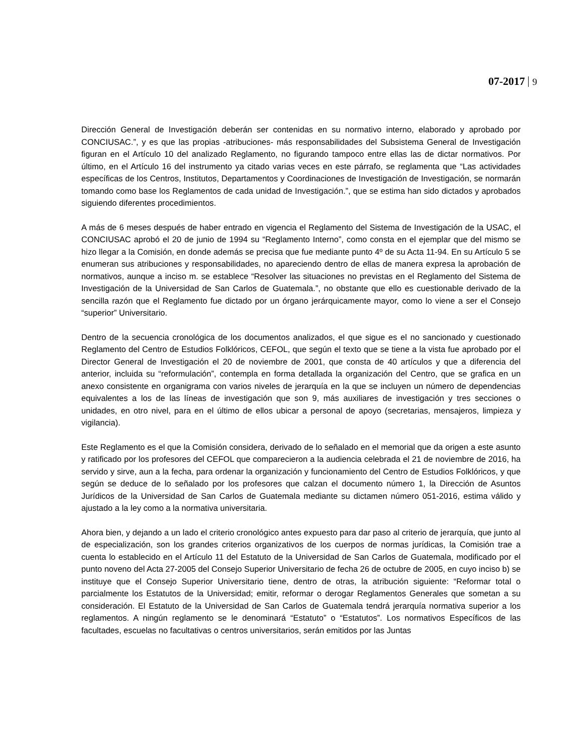07-2017 9
Dirección General de Investigación deberán ser contenidas en su normativo interno, elaborado y aprobado por CONCIUSAC.”, y es que las propias -atribuciones- más responsabilidades del Subsistema General de Investigación figuran en el Artículo 10 del analizado Reglamento, no figurando tampoco entre ellas las de dictar normativos. Por último, en el Artículo 16 del instrumento ya citado varias veces en este párrafo, se reglamenta que “Las actividades específicas de los Centros, Institutos, Departamentos y Coordinaciones de Investigación de Investigación, se normarán tomando como base los Reglamentos de cada unidad de Investigación.”, que se estima han sido dictados y aprobados siguiendo diferentes procedimientos.
A más de 6 meses después de haber entrado en vigencia el Reglamento del Sistema de Investigación de la USAC, el CONCIUSAC aprobó el 20 de junio de 1994 su “Reglamento Interno”, como consta en el ejemplar que del mismo se hizo llegar a la Comisión, en donde además se precisa que fue mediante punto 4º de su Acta 11-94. En su Artículo 5 se enumeran sus atribuciones y responsabilidades, no apareciendo dentro de ellas de manera expresa la aprobación de normativos, aunque a inciso m. se establece “Resolver las situaciones no previstas en el Reglamento del Sistema de Investigación de la Universidad de San Carlos de Guatemala.”, no obstante que ello es cuestionable derivado de la sencilla razón que el Reglamento fue dictado por un órgano jerárquicamente mayor, como lo viene a ser el Consejo “superior” Universitario.
Dentro de la secuencia cronológica de los documentos analizados, el que sigue es el no sancionado y cuestionado Reglamento del Centro de Estudios Folklóricos, CEFOL, que según el texto que se tiene a la vista fue aprobado por el Director General de Investigación el 20 de noviembre de 2001, que consta de 40 artículos y que a diferencia del anterior, incluida su “reformulación”, contempla en forma detallada la organización del Centro, que se grafica en un anexo consistente en organigrama con varios niveles de jerarquía en la que se incluyen un número de dependencias equivalentes a los de las líneas de investigación que son 9, más auxiliares de investigación y tres secciones o unidades, en otro nivel, para en el último de ellos ubicar a personal de apoyo (secretarias, mensajeros, limpieza y vigilancia).
Este Reglamento es el que la Comisión considera, derivado de lo señalado en el memorial que da origen a este asunto y ratificado por los profesores del CEFOL que comparecieron a la audiencia celebrada el 21 de noviembre de 2016, ha servido y sirve, aun a la fecha, para ordenar la organización y funcionamiento del Centro de Estudios Folklóricos, y que según se deduce de lo señalado por los profesores que calzan el documento número 1, la Dirección de Asuntos Jurídicos de la Universidad de San Carlos de Guatemala mediante su dictamen número 051-2016, estima válido y ajustado a la ley como a la normativa universitaria.
Ahora bien, y dejando a un lado el criterio cronológico antes expuesto para dar paso al criterio de jerarquía, que junto al de especialización, son los grandes criterios organizativos de los cuerpos de normas jurídicas, la Comisión trae a cuenta lo establecido en el Artículo 11 del Estatuto de la Universidad de San Carlos de Guatemala, modificado por el punto noveno del Acta 27-2005 del Consejo Superior Universitario de fecha 26 de octubre de 2005, en cuyo inciso b) se instituye que el Consejo Superior Universitario tiene, dentro de otras, la atribución siguiente: “Reformar total o parcialmente los Estatutos de la Universidad; emitir, reformar o derogar Reglamentos Generales que sometan a su consideración. El Estatuto de la Universidad de San Carlos de Guatemala tendrá jerarquía normativa superior a los reglamentos. A ningún reglamento se le denominará “Estatuto” o “Estatutos”. Los normativos Específicos de las facultades, escuelas no facultativas o centros universitarios, serán emitidos por las Juntas